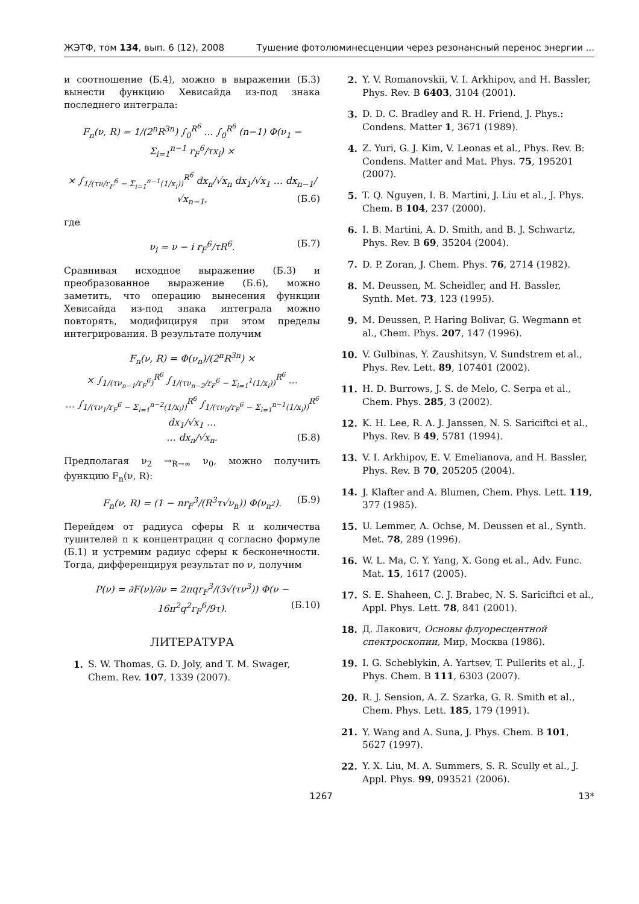ЖЭТФ, том 134, вып. 6 (12), 2008 Тушение фотолюминесценции через резонансный перенос энергии ...
и соотношение (Б.4), можно в выражении (Б.3) вынести функцию Хевисайда из-под знака последнего интеграла:
F<sub>n</sub>(ν, R) = 1/(2<sup>n</sup>R<sup>3n</sup>) ∫<sub>0</sub><sup>R<sup>6</sup></sup> … ∫<sub>0</sub><sup>R<sup>6</sup></sup> (n−1) Φ(ν<sub>1</sub> − Σ<sub>i=1</sub><sup>n−1</sup> r<sub>F</sub><sup>6</sup>/τx<sub>i</sub>) ×
× ∫<sub>1/(τν/r<sub>F</sub><sup>6</sup> − Σ<sub>i=1</sub><sup>n−1</sup>(1/x<sub>i</sub>))</sub><sup>R<sup>6</sup></sup> dx<sub>n</sub>/√x<sub>n</sub> dx<sub>1</sub>/√x<sub>1</sub> … dx<sub>n−1</sub>/√x<sub>n−1</sub>, (Б.6)
где
ν<sub>i</sub> = ν − i r<sub>F</sub><sup>6</sup>/τR<sup>6</sup>. (Б.7)
Сравнивая исходное выражение (Б.3) и преобразованное выражение (Б.6), можно заметить, что операцию вынесения функции Хевисайда из-под знака интеграла можно повторять, модифицируя при этом пределы интегрирования. В результате получим
F<sub>n</sub>(ν, R) = Φ(ν<sub>n</sub>)/(2<sup>n</sup>R<sup>3n</sup>) ×
× ∫<sub>1/(τν<sub>n−1</sub>/r<sub>F</sub><sup>6</sup>)</sub><sup>R<sup>6</sup></sup> ∫<sub>1/(τν<sub>n−2</sub>/r<sub>F</sub><sup>6</sup> − Σ<sub>i=1</sub><sup>1</sup>(1/x<sub>i</sub>))</sub><sup>R<sup>6</sup></sup> …
… ∫<sub>1/(τν<sub>1</sub>/r<sub>F</sub><sup>6</sup> − Σ<sub>i=1</sub><sup>n−2</sup>(1/x<sub>i</sub>))</sub><sup>R<sup>6</sup></sup> ∫<sub>1/(τν<sub>0</sub>/r<sub>F</sub><sup>6</sup> − Σ<sub>i=1</sub><sup>n−1</sup>(1/x<sub>i</sub>))</sub><sup>R<sup>6</sup></sup> dx<sub>1</sub>/√x<sub>1</sub> …
… dx<sub>n</sub>/√x<sub>n</sub>. (Б.8)
Предполагая ν<sub>2</sub> →<sub>R→∞</sub> ν<sub>0</sub>, можно получить функцию F<sub>n</sub>(ν, R):
F<sub>n</sub>(ν, R) = (1 − nr<sub>F</sub><sup>3</sup>/(R<sup>3</sup>τ√ν<sub>n</sub>)) Φ(ν<sub>n<sup>2</sup></sub>). (Б.9)
Перейдем от радиуса сферы R и количества тушителей n к концентрации q согласно формуле (Б.1) и устремим радиус сферы к бесконечности. Тогда, дифференцируя результат по ν, получим
P(ν) = ∂F(ν)/∂ν = 2πqr<sub>F</sub><sup>3</sup>/(3√(τν<sup>3</sup>)) Φ(ν − 16π<sup>2</sup>q<sup>2</sup>r<sub>F</sub><sup>6</sup>/9τ). (Б.10)
ЛИТЕРАТУРА
1. S. W. Thomas, G. D. Joly, and T. M. Swager, Chem. Rev. 107, 1339 (2007).
2. Y. V. Romanovskii, V. I. Arkhipov, and H. Bassler, Phys. Rev. B 6403, 3104 (2001).
3. D. D. C. Bradley and R. H. Friend, J. Phys.: Condens. Matter 1, 3671 (1989).
4. Z. Yuri, G. J. Kim, V. Leonas et al., Phys. Rev. B: Condens. Matter and Mat. Phys. 75, 195201 (2007).
5. T. Q. Nguyen, I. B. Martini, J. Liu et al., J. Phys. Chem. B 104, 237 (2000).
6. I. B. Martini, A. D. Smith, and B. J. Schwartz, Phys. Rev. B 69, 35204 (2004).
7. D. P. Zoran, J. Chem. Phys. 76, 2714 (1982).
8. M. Deussen, M. Scheidler, and H. Bassler, Synth. Met. 73, 123 (1995).
9. M. Deussen, P. Haring Bolivar, G. Wegmann et al., Chem. Phys. 207, 147 (1996).
10. V. Gulbinas, Y. Zaushitsyn, V. Sundstrem et al., Phys. Rev. Lett. 89, 107401 (2002).
11. H. D. Burrows, J. S. de Melo, C. Serpa et al., Chem. Phys. 285, 3 (2002).
12. K. H. Lee, R. A. J. Janssen, N. S. Sariciftci et al., Phys. Rev. B 49, 5781 (1994).
13. V. I. Arkhipov, E. V. Emelianova, and H. Bassler, Phys. Rev. B 70, 205205 (2004).
14. J. Klafter and A. Blumen, Chem. Phys. Lett. 119, 377 (1985).
15. U. Lemmer, A. Ochse, M. Deussen et al., Synth. Met. 78, 289 (1996).
16. W. L. Ma, C. Y. Yang, X. Gong et al., Adv. Func. Mat. 15, 1617 (2005).
17. S. E. Shaheen, C. J. Brabec, N. S. Sariciftci et al., Appl. Phys. Lett. 78, 841 (2001).
18. Д. Лакович, Основы флуоресцентной спектроскопии, Мир, Москва (1986).
19. I. G. Scheblykin, A. Yartsev, T. Pullerits et al., J. Phys. Chem. B 111, 6303 (2007).
20. R. J. Sension, A. Z. Szarka, G. R. Smith et al., Chem. Phys. Lett. 185, 179 (1991).
21. Y. Wang and A. Suna, J. Phys. Chem. B 101, 5627 (1997).
22. Y. X. Liu, M. A. Summers, S. R. Scully et al., J. Appl. Phys. 99, 093521 (2006).
1267 13*